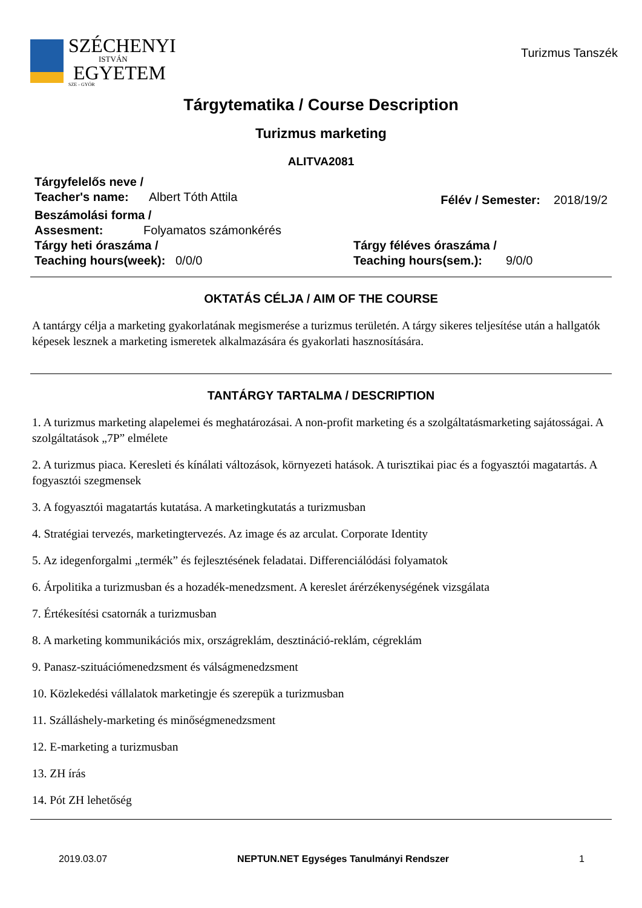SZÉCHENYI
ISTVÁN
EGYETEM
SZE - GYŐR
Turizmus Tanszék
Tárgytematika / Course Description
Turizmus marketing
ALITVA2081
Tárgyfelelős neve /
Teacher's name: Albert Tóth Attila
Félév / Semester: 2018/19/2
Beszámolási forma /
Assesment: Folyamatos számonkérés
Tárgy heti óraszáma /
Teaching hours(week): 0/0/0
Tárgy féléves óraszáma /
Teaching hours(sem.): 9/0/0
OKTATÁS CÉLJA / AIM OF THE COURSE
A tantárgy célja a marketing gyakorlatának megismerése a turizmus területén. A tárgy sikeres teljesítése után a hallgatók képesek lesznek a marketing ismeretek alkalmazására és gyakorlati hasznosítására.
TANTÁRGY TARTALMA / DESCRIPTION
1. A turizmus marketing alapelemei és meghatározásai. A non-profit marketing és a szolgáltatásmarketing sajátosságai. A szolgáltatások „7P” elmélete
2. A turizmus piaca. Keresleti és kínálati változások, környezeti hatások. A turisztikai piac és a fogyasztói magatartás. A fogyasztói szegmensek
3. A fogyasztói magatartás kutatása. A marketingkutatás a turizmusban
4. Stratégiai tervezés, marketingtervezés. Az image és az arculat. Corporate Identity
5. Az idegenforgalmi „termék” és fejlesztésének feladatai. Differenciálódási folyamatok
6. Árpolitika a turizmusban és a hozadék-menedzsment. A kereslet árérzékenységének vizsgálata
7. Értékesítési csatornák a turizmusban
8. A marketing kommunikációs mix, országreklám, desztináció-reklám, cégreklám
9. Panasz-szituációmenedzsment és válságmenedzsment
10. Közlekedési vállalatok marketingje és szerepük a turizmusban
11. Szálláshely-marketing és minőségmenedzsment
12. E-marketing a turizmusban
13. ZH írás
14. Pót ZH lehetőség
2019.03.07 NEPTUN.NET Egységes Tanulmányi Rendszer 1